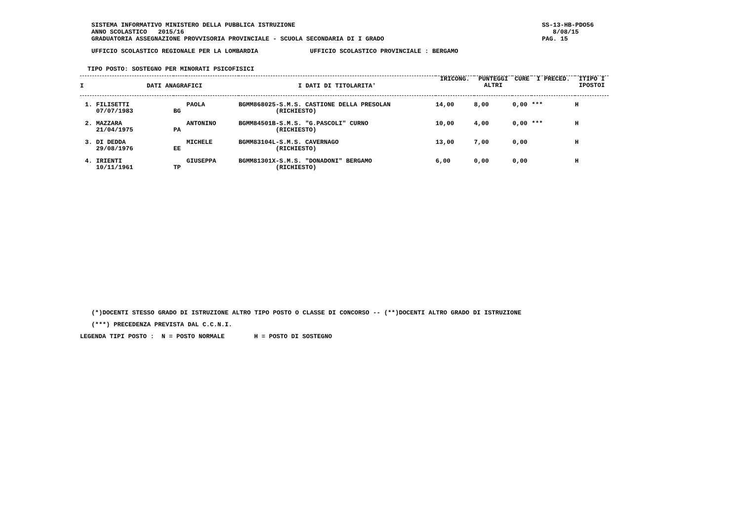SISTEMA INFORMATIVO MINISTERO DELLA PUBBLICA ISTRUZIONE
ANNO SCOLASTICO 2015/16
GRADUATORIA ASSEGNAZIONE PROVVISORIA PROVINCIALE - SCUOLA SECONDARIA DI I GRADO
UFFICIO SCOLASTICO REGIONALE PER LA LOMBARDIA UFFICIO SCOLASTICO PROVINCIALE : BERGAMO
TIPO POSTO: SOSTEGNO PER MINORATI PSICOFISICI
SS-13-HB-PDO56
8/08/15
PAG. 15
| I DATI ANAGRAFICI | | | I DATI DI TITOLARITA' | IRICONG. | PUNTEGGI ALTRI | CURE | I PRECED. | ITIPO I IPOSTOI |
| --- | --- | --- | --- | --- | --- | --- | --- | --- |
| 1. FILISETTI 07/07/1983 | BG | PAOLA | BGMM868025-S.M.S. CASTIONE DELLA PRESOLAN (RICHIESTO) | 14,00 | 8,00 | 0,00 | *** | H |
| 2. MAZZARA 21/04/1975 | PA | ANTONINO | BGMM84501B-S.M.S. "G.PASCOLI" CURNO (RICHIESTO) | 10,00 | 4,00 | 0,00 | *** | H |
| 3. DI DEDDA 29/08/1976 | EE | MICHELE | BGMM83104L-S.M.S. CAVERNAGO (RICHIESTO) | 13,00 | 7,00 | 0,00 | | H |
| 4. IRIENTI 10/11/1961 | TP | GIUSEPPA | BGMM81301X-S.M.S. "DONADONI" BERGAMO (RICHIESTO) | 6,00 | 0,00 | 0,00 | | H |
(*)DOCENTI STESSO GRADO DI ISTRUZIONE ALTRO TIPO POSTO O CLASSE DI CONCORSO -- (**)DOCENTI ALTRO GRADO DI ISTRUZIONE
(***) PRECEDENZA PREVISTA DAL C.C.N.I.
LEGENDA TIPI POSTO : N = POSTO NORMALE H = POSTO DI SOSTEGNO